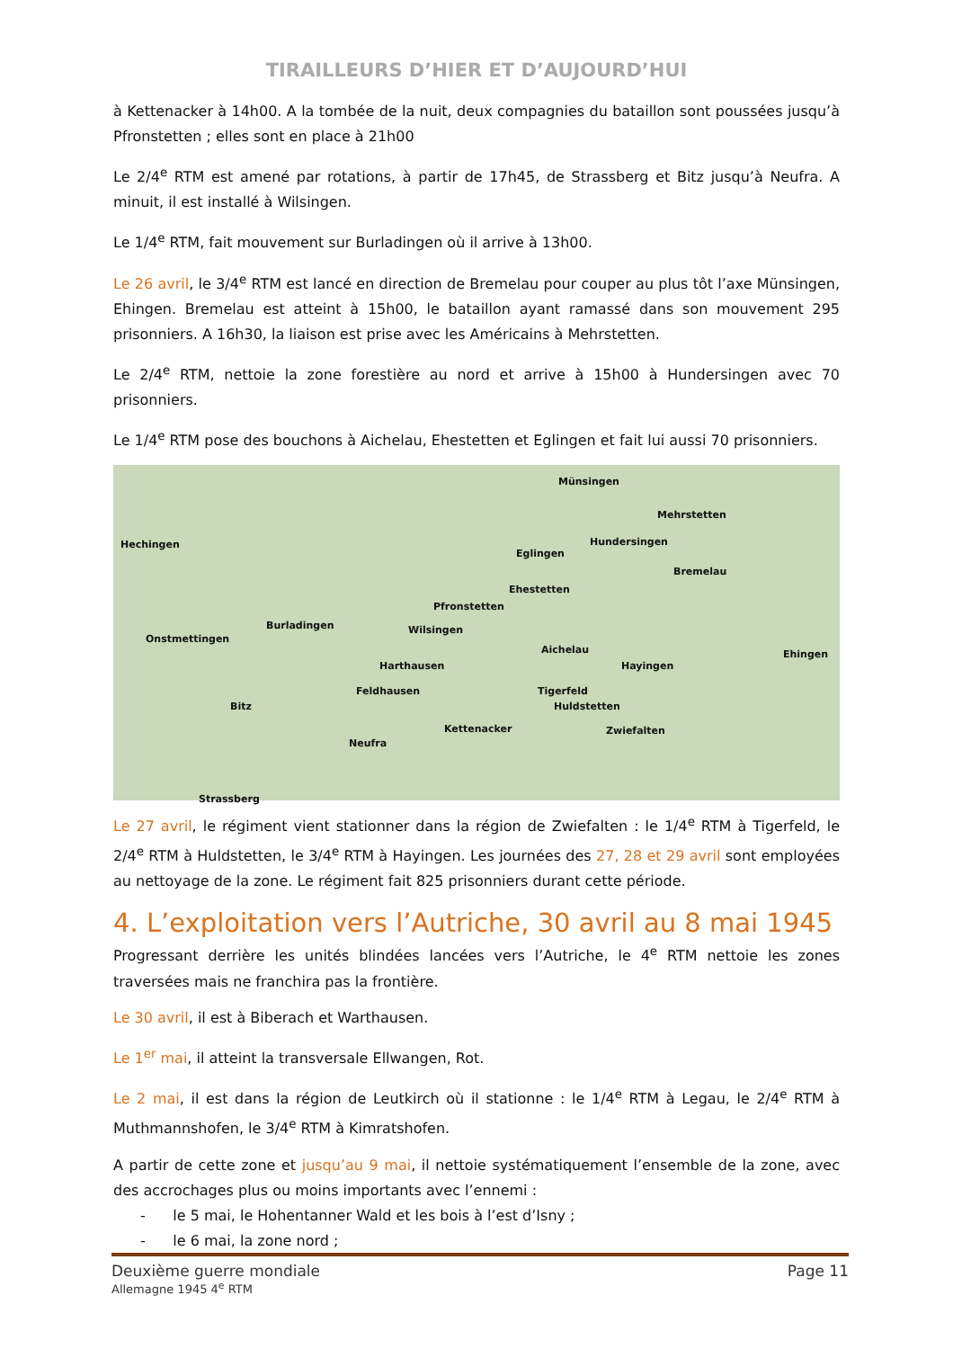TIRAILLEURS D’HIER ET D’AUJOURD’HUI
à Kettenacker à 14h00. A la tombée de la nuit, deux compagnies du bataillon sont poussées jusqu’à Pfronstetten ; elles sont en place à 21h00
Le 2/4<sup>e</sup> RTM est amené par rotations, à partir de 17h45, de Strassberg et Bitz jusqu’à Neufra. A minuit, il est installé à Wilsingen.
Le 1/4<sup>e</sup> RTM, fait mouvement sur Burladingen où il arrive à 13h00.
Le 26 avril, le 3/4<sup>e</sup> RTM est lancé en direction de Bremelau pour couper au plus tôt l’axe Münsingen, Ehingen. Bremelau est atteint à 15h00, le bataillon ayant ramassé dans son mouvement 295 prisonniers. A 16h30, la liaison est prise avec les Américains à Mehrstetten.
Le 2/4<sup>e</sup> RTM, nettoie la zone forestière au nord et arrive à 15h00 à Hundersingen avec 70 prisonniers.
Le 1/4<sup>e</sup> RTM pose des bouchons à Aichelau, Ehestetten et Eglingen et fait lui aussi 70 prisonniers.
Münsingen
Mehrstetten
Hechingen Hundersingen
Eglingen
Bremelau
Ehestetten
Pfronstetten
Burladingen Wilsingen
Onstmettingen
Aichelau Ehingen
Harthausen Hayingen
Feldhausen Tigerfeld
Bitz Huldstetten
Kettenacker Zwiefalten
Neufra
Strassberg
Le 27 avril, le régiment vient stationner dans la région de Zwiefalten : le 1/4<sup>e</sup> RTM à Tigerfeld, le 2/4<sup>e</sup> RTM à Huldstetten, le 3/4<sup>e</sup> RTM à Hayingen. Les journées des 27, 28 et 29 avril sont employées au nettoyage de la zone. Le régiment fait 825 prisonniers durant cette période.
4. L’exploitation vers l’Autriche, 30 avril au 8 mai 1945
Progressant derrière les unités blindées lancées vers l’Autriche, le 4<sup>e</sup> RTM nettoie les zones traversées mais ne franchira pas la frontière.
Le 30 avril, il est à Biberach et Warthausen.
Le 1<sup>er</sup> mai, il atteint la transversale Ellwangen, Rot.
Le 2 mai, il est dans la région de Leutkirch où il stationne : le 1/4<sup>e</sup> RTM à Legau, le 2/4<sup>e</sup> RTM à Muthmannshofen, le 3/4<sup>e</sup> RTM à Kimratshofen.
A partir de cette zone et jusqu’au 9 mai, il nettoie systématiquement l’ensemble de la zone, avec des accrochages plus ou moins importants avec l’ennemi :
- le 5 mai, le Hohentanner Wald et les bois à l’est d’Isny ;
- le 6 mai, la zone nord ;
Deuxième guerre mondiale Page 11
Allemagne 1945 4<sup>e</sup> RTM